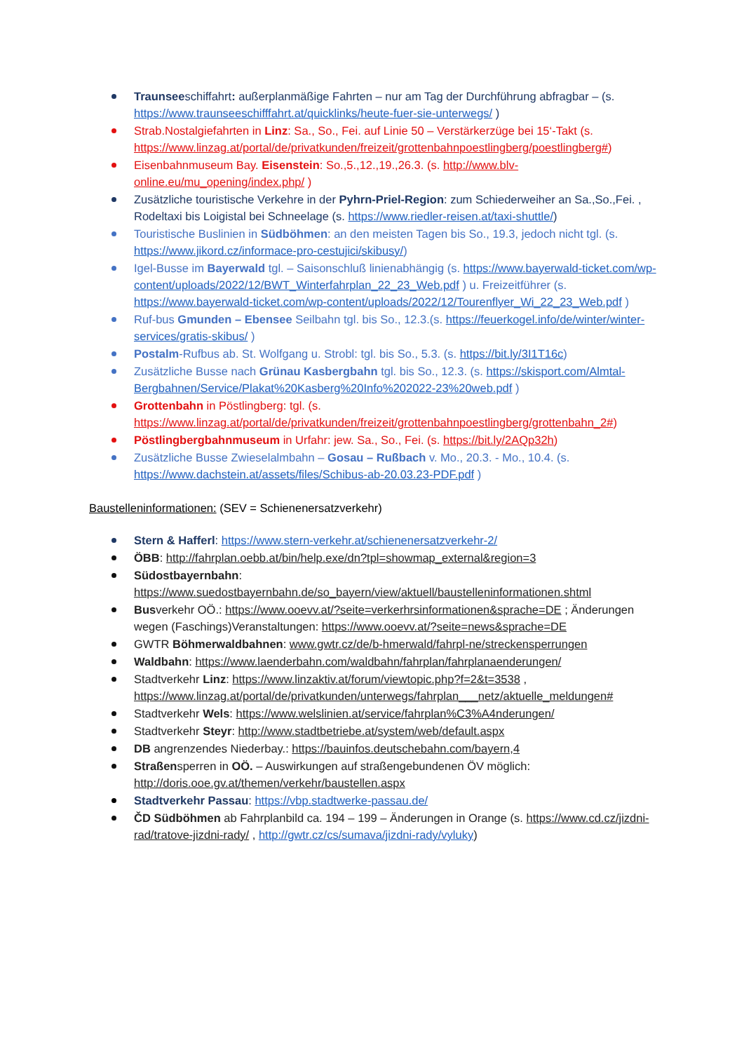Traunseeschiffahrt: außerplanmäßige Fahrten – nur am Tag der Durchführung abfragbar – (s. https://www.traunseeschifffahrt.at/quicklinks/heute-fuer-sie-unterwegs/ )
Strab.Nostalgiefahrten in Linz: Sa., So., Fei. auf Linie 50 – Verstärkerzüge bei 15‘-Takt (s. https://www.linzag.at/portal/de/privatkunden/freizeit/grottenbahnpoestlingberg/poestlingberg#)
Eisenbahnmuseum Bay. Eisenstein: So.,5.,12.,19.,26.3. (s. http://www.blv-online.eu/mu_opening/index.php/ )
Zusätzliche touristische Verkehre in der Pyhrn-Priel-Region: zum Schiederweiher an Sa.,So.,Fei. , Rodeltaxi bis Loigistal bei Schneelage (s. https://www.riedler-reisen.at/taxi-shuttle/)
Touristische Buslinien in Südböhmen: an den meisten Tagen bis So., 19.3, jedoch nicht tgl. (s. https://www.jikord.cz/informace-pro-cestujici/skibusy/)
Igel-Busse im Bayerwald tgl. – Saisonschluß linienabhängig (s. https://www.bayerwald-ticket.com/wp-content/uploads/2022/12/BWT_Winterfahrplan_22_23_Web.pdf ) u. Freizeitführer (s. https://www.bayerwald-ticket.com/wp-content/uploads/2022/12/Tourenflyer_Wi_22_23_Web.pdf )
Ruf-bus Gmunden – Ebensee Seilbahn tgl. bis So., 12.3.(s. https://feuerkogel.info/de/winter/winter-services/gratis-skibus/ )
Postalm-Rufbus ab. St. Wolfgang u. Strobl: tgl. bis So., 5.3. (s. https://bit.ly/3I1T16c)
Zusätzliche Busse nach Grünau Kasbergbahn tgl. bis So., 12.3. (s. https://skisport.com/Almtal-Bergbahnen/Service/Plakat%20Kasberg%20Info%202022-23%20web.pdf )
Grottenbahn in Pöstlingberg: tgl. (s. https://www.linzag.at/portal/de/privatkunden/freizeit/grottenbahnpoestlingberg/grottenbahn_2#)
Pöstlingbergbahnmuseum in Urfahr: jew. Sa., So., Fei. (s. https://bit.ly/2AQp32h)
Zusätzliche Busse Zwieselalmbahn – Gosau – Rußbach v. Mo., 20.3. - Mo., 10.4. (s. https://www.dachstein.at/assets/files/Schibus-ab-20.03.23-PDF.pdf )
Baustelleninformationen: (SEV = Schienenersatzverkehr)
Stern & Hafferl: https://www.stern-verkehr.at/schienenersatzverkehr-2/
ÖBB: http://fahrplan.oebb.at/bin/help.exe/dn?tpl=showmap_external&region=3
Südostbayernbahn: https://www.suedostbayernbahn.de/so_bayern/view/aktuell/baustelleninformationen.shtml
Busverkehr OÖ.: https://www.ooevv.at/?seite=verkerhrsinformationen&sprache=DE ; Änderungen wegen (Faschings)Veranstaltungen: https://www.ooevv.at/?seite=news&sprache=DE
GWTR Böhmerwaldbahnen: www.gwtr.cz/de/b-hmerwald/fahrpl-ne/streckensperrungen
Waldbahn: https://www.laenderbahn.com/waldbahn/fahrplan/fahrplanaenderungen/
Stadtverkehr Linz: https://www.linzaktiv.at/forum/viewtopic.php?f=2&t=3538 , https://www.linzag.at/portal/de/privatkunden/unterwegs/fahrplan___netz/aktuelle_meldungen#
Stadtverkehr Wels: https://www.welslinien.at/service/fahrplan%C3%A4nderungen/
Stadtverkehr Steyr: http://www.stadtbetriebe.at/system/web/default.aspx
DB angrenzendes Niederbay.: https://bauinfos.deutschebahn.com/bayern,4
Straßensperren in OÖ. – Auswirkungen auf straßengebundenen ÖV möglich: http://doris.ooe.gv.at/themen/verkehr/baustellen.aspx
Stadtverkehr Passau: https://vbp.stadtwerke-passau.de/
ČD Südböhmen ab Fahrplanbild ca. 194 – 199 – Änderungen in Orange (s. https://www.cd.cz/jizdni-rad/tratove-jizdni-rady/ , http://gwtr.cz/cs/sumava/jizdni-rady/vyluky)